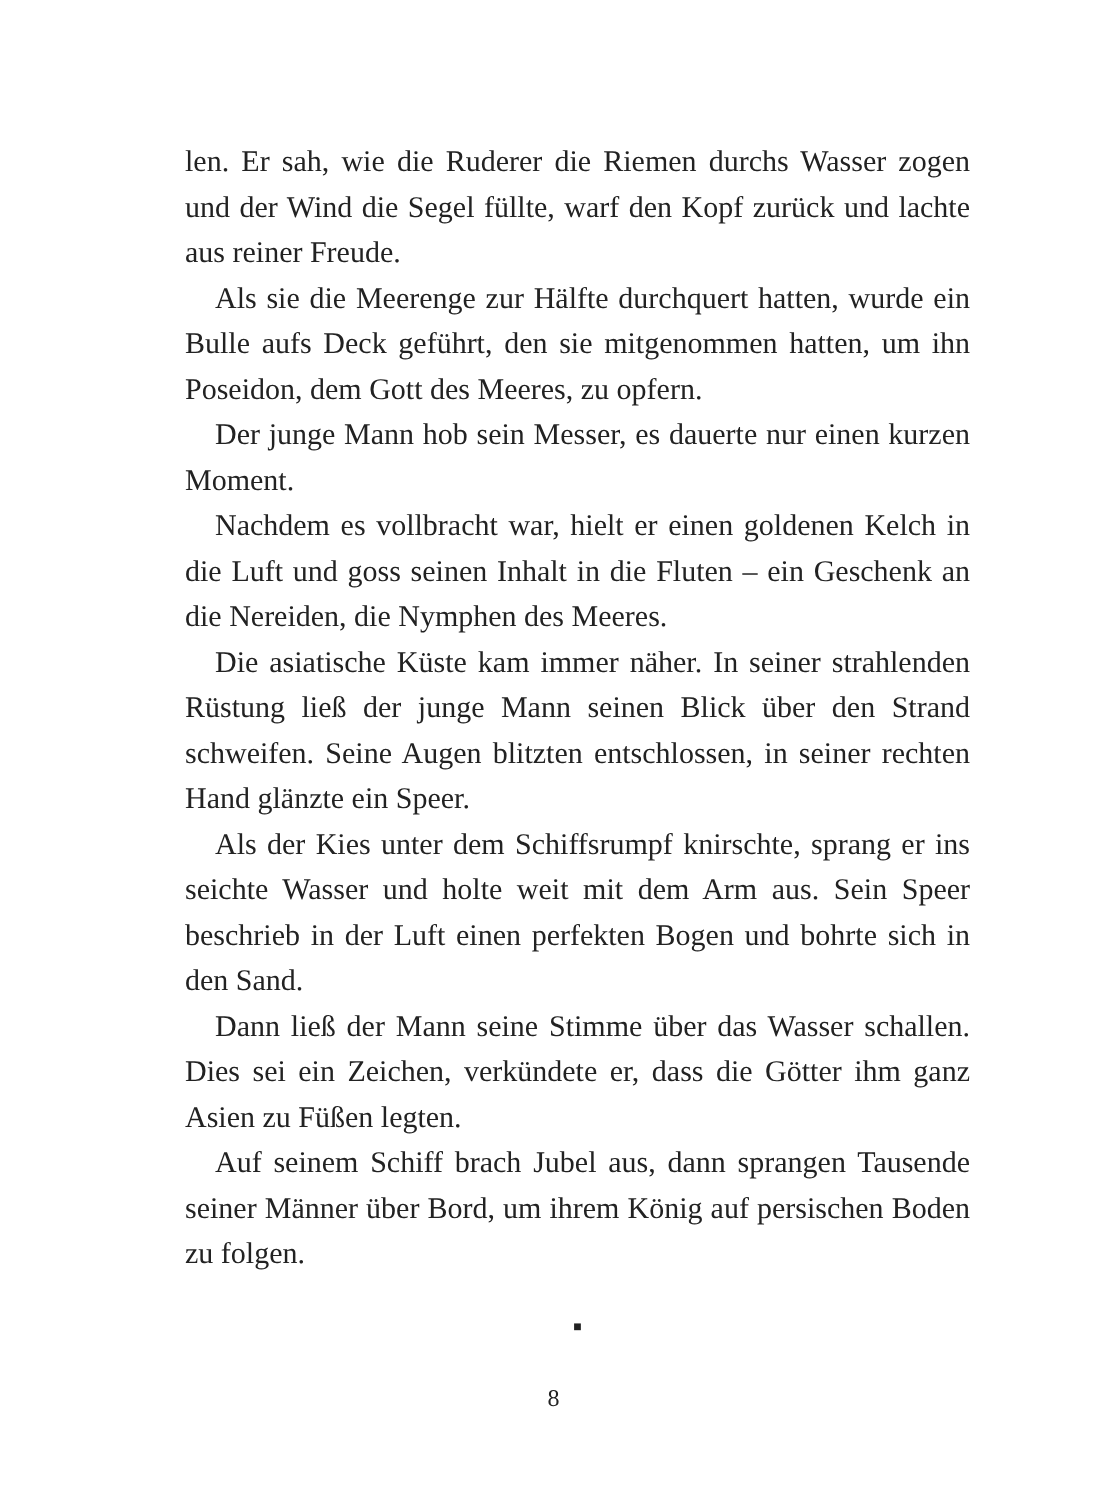len. Er sah, wie die Ruderer die Riemen durchs Wasser zogen und der Wind die Segel füllte, warf den Kopf zurück und lachte aus reiner Freude.
Als sie die Meerenge zur Hälfte durchquert hatten, wurde ein Bulle aufs Deck geführt, den sie mitgenommen hatten, um ihn Poseidon, dem Gott des Meeres, zu opfern.
Der junge Mann hob sein Messer, es dauerte nur einen kurzen Moment.
Nachdem es vollbracht war, hielt er einen goldenen Kelch in die Luft und goss seinen Inhalt in die Fluten – ein Geschenk an die Nereiden, die Nymphen des Meeres.
Die asiatische Küste kam immer näher. In seiner strahlenden Rüstung ließ der junge Mann seinen Blick über den Strand schweifen. Seine Augen blitzten entschlossen, in seiner rechten Hand glänzte ein Speer.
Als der Kies unter dem Schiffsrumpf knirschte, sprang er ins seichte Wasser und holte weit mit dem Arm aus. Sein Speer beschrieb in der Luft einen perfekten Bogen und bohrte sich in den Sand.
Dann ließ der Mann seine Stimme über das Wasser schallen. Dies sei ein Zeichen, verkündete er, dass die Götter ihm ganz Asien zu Füßen legten.
Auf seinem Schiff brach Jubel aus, dann sprangen Tausende seiner Männer über Bord, um ihrem König auf persischen Boden zu folgen.
■
8